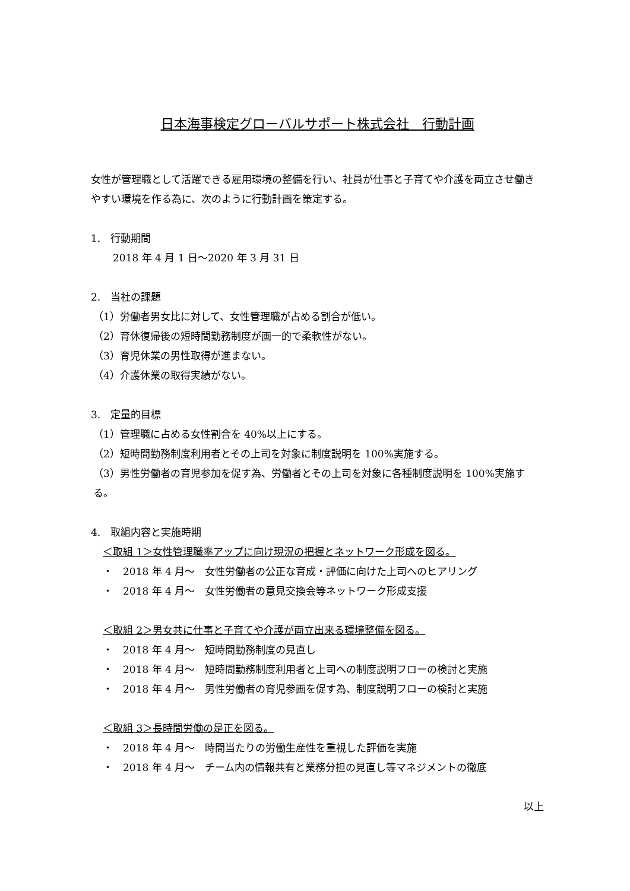日本海事検定グローバルサポート株式会社　行動計画
女性が管理職として活躍できる雇用環境の整備を行い、社員が仕事と子育てや介護を両立させ働きやすい環境を作る為に、次のように行動計画を策定する。
1.　行動期間
2018 年 4 月 1 日～2020 年 3 月 31 日
2.　当社の課題
（1）労働者男女比に対して、女性管理職が占める割合が低い。
（2）育休復帰後の短時間勤務制度が画一的で柔軟性がない。
（3）育児休業の男性取得が進まない。
（4）介護休業の取得実績がない。
3.　定量的目標
（1）管理職に占める女性割合を 40%以上にする。
（2）短時間勤務制度利用者とその上司を対象に制度説明を 100%実施する。
（3）男性労働者の育児参加を促す為、労働者とその上司を対象に各種制度説明を 100%実施する。
4.　取組内容と実施時期
＜取組 1＞女性管理職率アップに向け現況の把握とネットワーク形成を図る。
・　2018 年 4 月～　女性労働者の公正な育成・評価に向けた上司へのヒアリング
・　2018 年 4 月～　女性労働者の意見交換会等ネットワーク形成支援
＜取組 2＞男女共に仕事と子育てや介護が両立出来る環境整備を図る。
・　2018 年 4 月～　短時間勤務制度の見直し
・　2018 年 4 月～　短時間勤務制度利用者と上司への制度説明フローの検討と実施
・　2018 年 4 月～　男性労働者の育児参画を促す為、制度説明フローの検討と実施
＜取組 3＞長時間労働の是正を図る。
・　2018 年 4 月～　時間当たりの労働生産性を重視した評価を実施
・　2018 年 4 月～　チーム内の情報共有と業務分担の見直し等マネジメントの徹底
以上